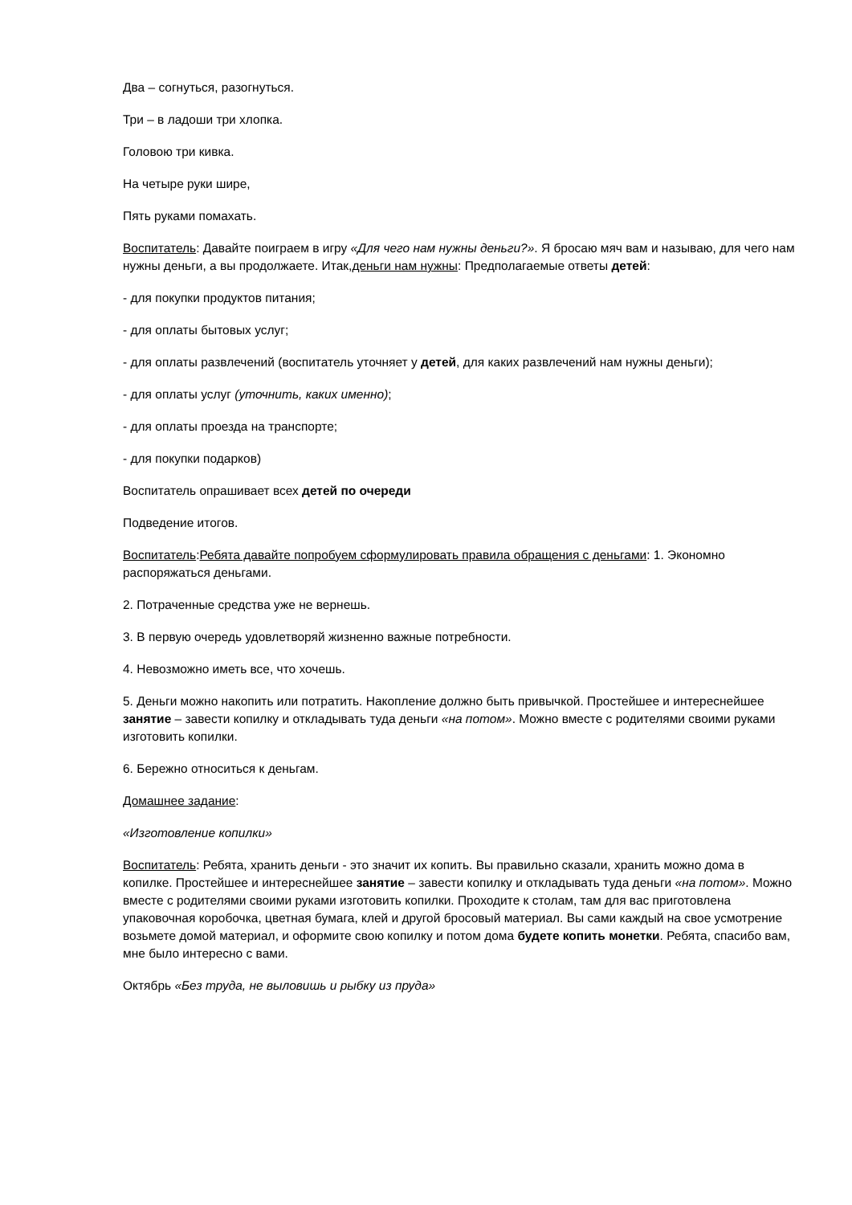Два – согнуться, разогнуться.
Три – в ладоши три хлопка.
Головою три кивка.
На четыре руки шире,
Пять руками помахать.
Воспитатель: Давайте поиграем в игру «Для чего нам нужны деньги?». Я бросаю мяч вам и называю, для чего нам нужны деньги, а вы продолжаете. Итак,деньги нам нужны: Предполагаемые ответы детей:
- для покупки продуктов питания;
- для оплаты бытовых услуг;
- для оплаты развлечений (воспитатель уточняет у детей, для каких развлечений нам нужны деньги);
- для оплаты услуг (уточнить, каких именно);
- для оплаты проезда на транспорте;
- для покупки подарков)
Воспитатель опрашивает всех детей по очереди
Подведение итогов.
Воспитатель:Ребята давайте попробуем сформулировать правила обращения с деньгами: 1. Экономно распоряжаться деньгами.
2. Потраченные средства уже не вернешь.
3. В первую очередь удовлетворяй жизненно важные потребности.
4. Невозможно иметь все, что хочешь.
5. Деньги можно накопить или потратить. Накопление должно быть привычкой. Простейшее и интереснейшее занятие – завести копилку и откладывать туда деньги «на потом». Можно вместе с родителями своими руками изготовить копилки.
6. Бережно относиться к деньгам.
Домашнее задание:
«Изготовление копилки»
Воспитатель: Ребята, хранить деньги - это значит их копить. Вы правильно сказали, хранить можно дома в копилке. Простейшее и интереснейшее занятие – завести копилку и откладывать туда деньги «на потом». Можно вместе с родителями своими руками изготовить копилки. Проходите к столам, там для вас приготовлена упаковочная коробочка, цветная бумага, клей и другой бросовый материал. Вы сами каждый на свое усмотрение возьмете домой материал, и оформите свою копилку и потом дома будете копить монетки. Ребята, спасибо вам, мне было интересно с вами.
Октябрь «Без труда, не выловишь и рыбку из пруда»